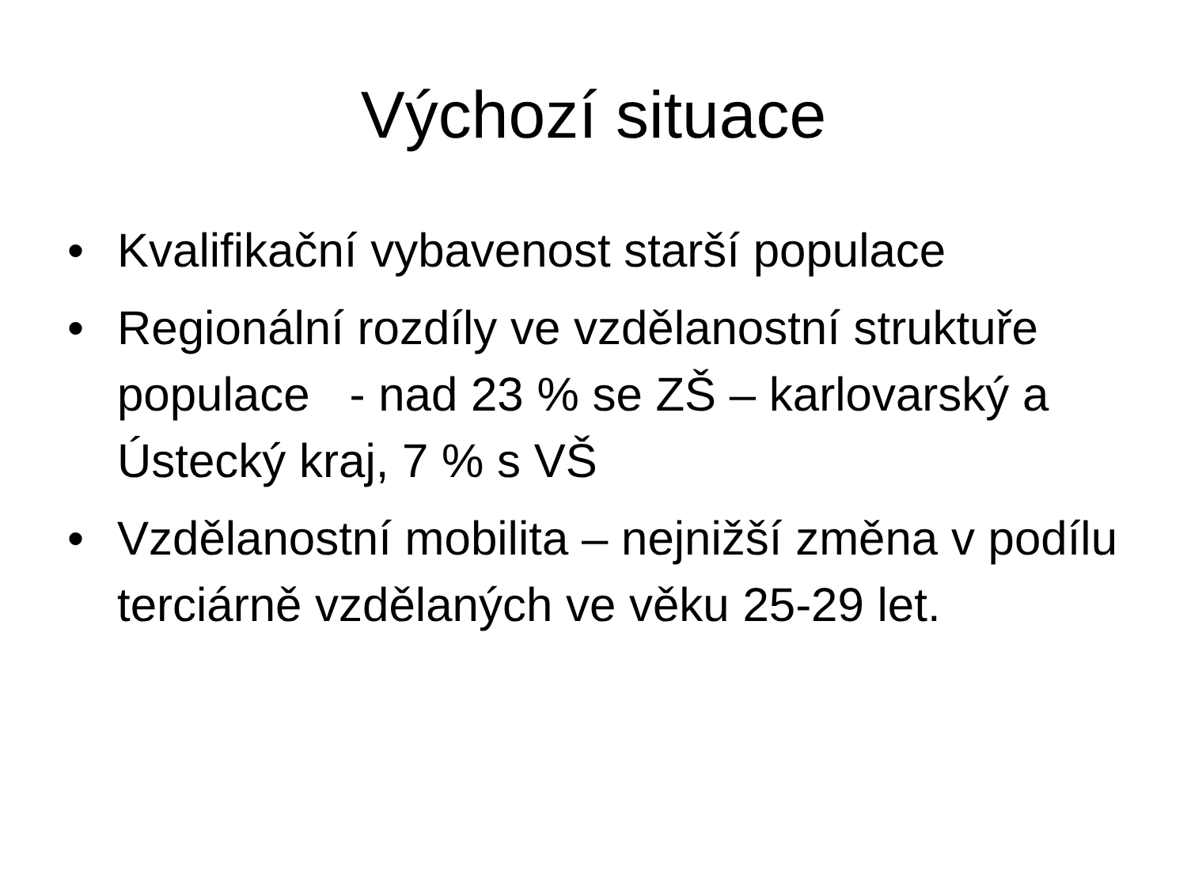Výchozí situace
• Kvalifikační vybavenost starší populace
• Regionální rozdíly ve vzdělanostní struktuře populace - nad 23 % se ZŠ – karlovarský a Ústecký kraj, 7 % s VŠ
• Vzdělanostní mobilita – nejnižší změna v podílu terciárně vzdělaných ve věku 25-29 let.